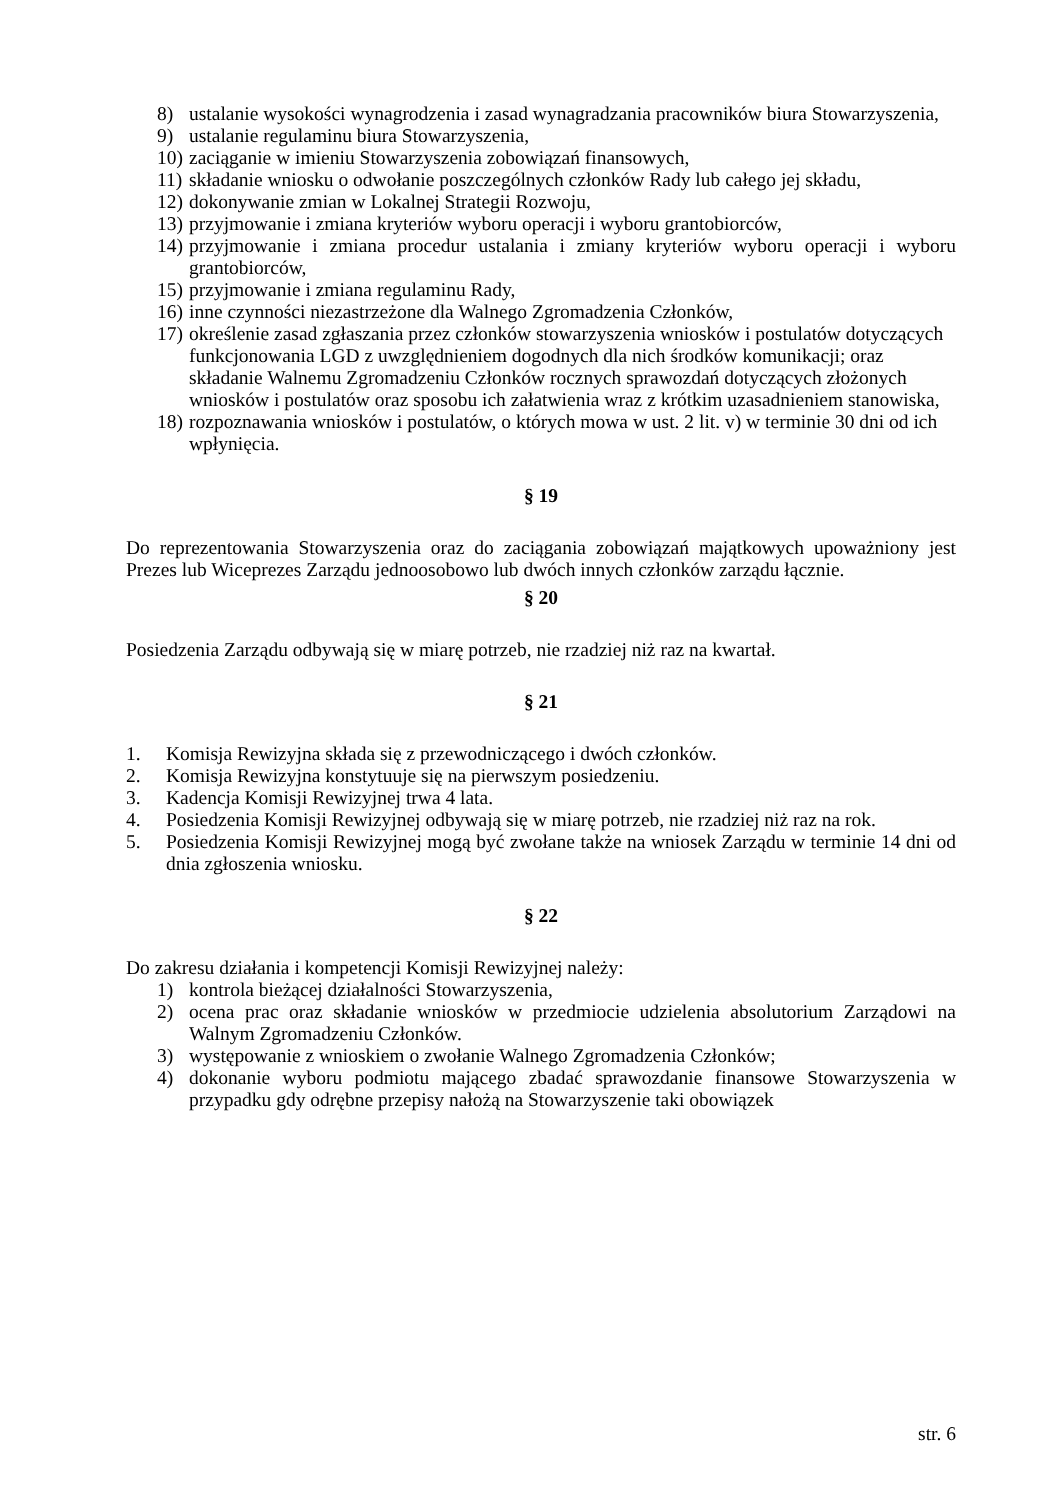8) ustalanie wysokości wynagrodzenia i zasad wynagradzania pracowników biura Stowarzyszenia,
9) ustalanie regulaminu biura Stowarzyszenia,
10) zaciąganie w imieniu Stowarzyszenia zobowiązań finansowych,
11) składanie wniosku o odwołanie poszczególnych członków Rady lub całego jej składu,
12) dokonywanie zmian w Lokalnej Strategii Rozwoju,
13) przyjmowanie i zmiana kryteriów wyboru operacji i wyboru grantobiorców,
14) przyjmowanie i zmiana procedur ustalania i zmiany kryteriów wyboru operacji i wyboru grantobiorców,
15) przyjmowanie i zmiana regulaminu Rady,
16) inne czynności niezastrzeżone dla Walnego Zgromadzenia Członków,
17) określenie zasad zgłaszania przez członków stowarzyszenia wniosków i postulatów dotyczących funkcjonowania LGD z uwzględnieniem dogodnych dla nich środków komunikacji; oraz składanie Walnemu Zgromadzeniu Członków rocznych sprawozdań dotyczących złożonych wniosków i postulatów oraz sposobu ich załatwienia wraz z krótkim uzasadnieniem stanowiska,
18) rozpoznawania wniosków i postulatów, o których mowa w ust. 2 lit. v) w terminie 30 dni od ich wpłynięcia.
§ 19
Do reprezentowania Stowarzyszenia oraz do zaciągania zobowiązań majątkowych upoważniony jest Prezes lub Wiceprezes Zarządu jednoosobowo lub dwóch innych członków zarządu łącznie.
§ 20
Posiedzenia Zarządu odbywają się w miarę potrzeb, nie rzadziej niż raz na kwartał.
§ 21
1. Komisja Rewizyjna składa się z przewodniczącego i dwóch członków.
2. Komisja Rewizyjna konstytuuje się na pierwszym posiedzeniu.
3. Kadencja Komisji Rewizyjnej trwa 4 lata.
4. Posiedzenia Komisji Rewizyjnej odbywają się w miarę potrzeb, nie rzadziej niż raz na rok.
5. Posiedzenia Komisji Rewizyjnej mogą być zwołane także na wniosek Zarządu w terminie 14 dni od dnia zgłoszenia wniosku.
§ 22
Do zakresu działania i kompetencji Komisji Rewizyjnej należy:
1) kontrola bieżącej działalności Stowarzyszenia,
2) ocena prac oraz składanie wniosków w przedmiocie udzielenia absolutorium Zarządowi na Walnym Zgromadzeniu Członków.
3) występowanie z wnioskiem o zwołanie Walnego Zgromadzenia Członków;
4) dokonanie wyboru podmiotu mającego zbadać sprawozdanie finansowe Stowarzyszenia w przypadku gdy odrębne przepisy nałożą na Stowarzyszenie taki obowiązek
str. 6